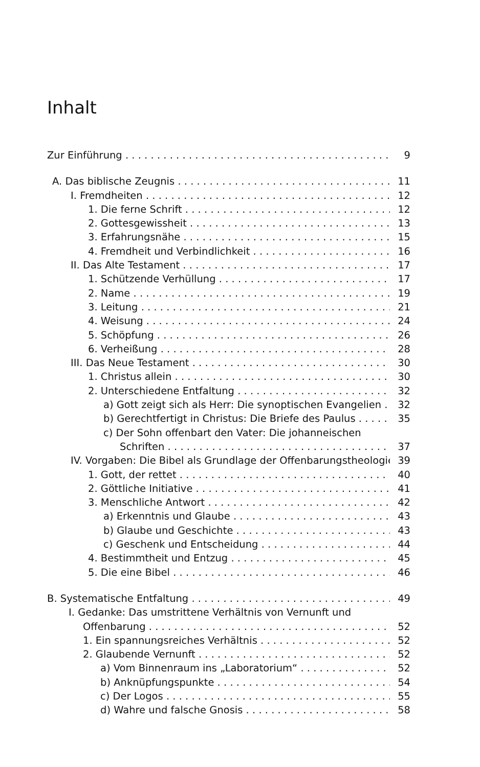Inhalt
Zur Einführung 9
A. Das biblische Zeugnis 11
I. Fremdheiten 12
1. Die ferne Schrift 12
2. Gottesgewissheit 13
3. Erfahrungsnähe 15
4. Fremdheit und Verbindlichkeit 16
II. Das Alte Testament 17
1. Schützende Verhüllung 17
2. Name 19
3. Leitung 21
4. Weisung 24
5. Schöpfung 26
6. Verheißung 28
III. Das Neue Testament 30
1. Christus allein 30
2. Unterschiedene Entfaltung 32
a) Gott zeigt sich als Herr: Die synoptischen Evangelien 32
b) Gerechtfertigt in Christus: Die Briefe des Paulus 35
c) Der Sohn offenbart den Vater: Die johanneischen
Schriften 37
IV. Vorgaben: Die Bibel als Grundlage der Offenbarungstheologie 39
1. Gott, der rettet 40
2. Göttliche Initiative 41
3. Menschliche Antwort 42
a) Erkenntnis und Glaube 43
b) Glaube und Geschichte 43
c) Geschenk und Entscheidung 44
4. Bestimmtheit und Entzug 45
5. Die eine Bibel 46
B. Systematische Entfaltung 49
I. Gedanke: Das umstrittene Verhältnis von Vernunft und
Offenbarung 52
1. Ein spannungsreiches Verhältnis 52
2. Glaubende Vernunft 52
a) Vom Binnenraum ins „Laboratorium“52
b) Anknüpfungspunkte 54
c) Der Logos 55
d) Wahre und falsche Gnosis 58